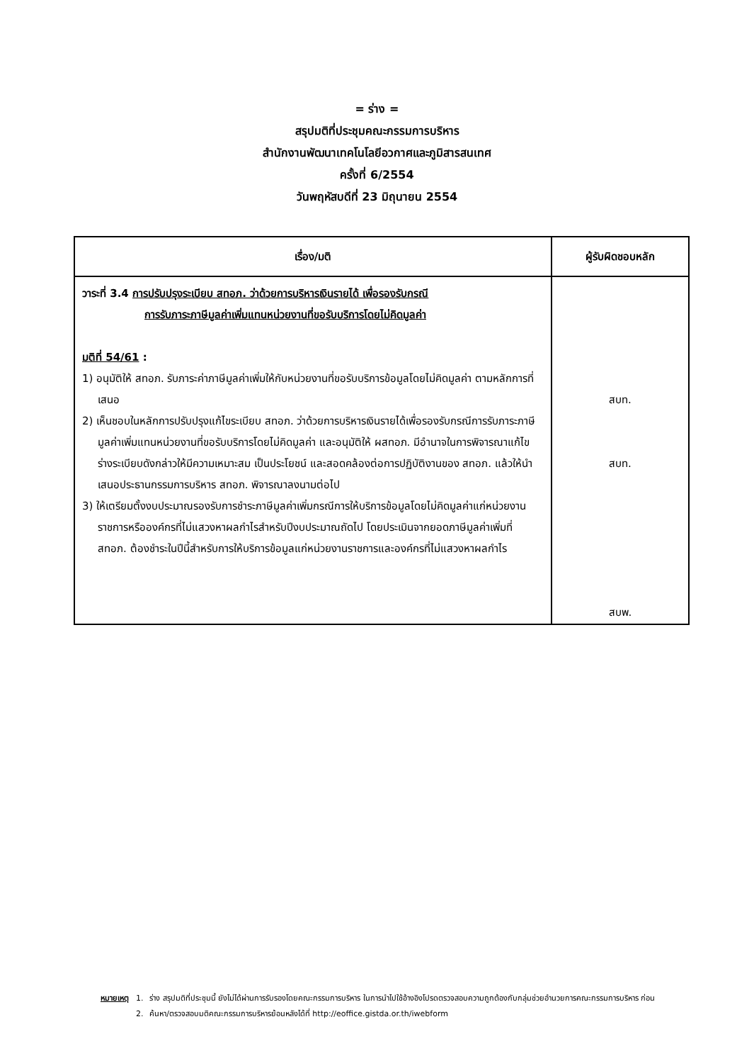= ร่าง =
สรุปมติที่ประชุมคณะกรรมการบริหาร
สำนักงานพัฒนาเทคโนโลยีอวกาศและภูมิสารสนเทศ
ครั้งที่ 6/2554
วันพฤหัสบดีที่ 23 มิถุนายน 2554
| เรื่อง/มติ | ผู้รับผิดชอบหลัก |
| --- | --- |
| วาระที่ 3.4 การปรับปรุงระเบียบ สทอภ. ว่าด้วยการบริหารเงินรายได้ เพื่อรองรับกรณี การรับภาระภาษีมูลค่าเพิ่มแทนหน่วยงานที่ขอรับบริการโดยไม่คิดมูลค่า มติที่ 54/61 : 1) อนุมัติให้ สทอภ. รับภาระค่าภาษีมูลค่าเพิ่มให้กับหน่วยงานที่ขอรับบริการข้อมูลโดยไม่คิดมูลค่า ตามหลักการที่เสนอ 2) เห็นชอบในหลักการปรับปรุงแก้ไขระเบียบ สทอภ. ว่าด้วยการบริหารเงินรายได้เพื่อรองรับกรณีการรับภาระภาษีมูลค่าเพิ่มแทนหน่วยงานที่ขอรับบริการโดยไม่คิดมูลค่า และอนุมัติให้ ผสทอภ. มีอำนาจในการพิจารณาแก้ไขร่างระเบียบดังกล่าวให้มีความเหมาะสม เป็นประโยชน์ และสอดคล้องต่อการปฏิบัติงานของ สทอภ. แล้วให้นำเสนอประธานกรรมการบริหาร สทอภ. พิจารณาลงนามต่อไป 3) ให้เตรียมตั้งงบประมาณรองรับการชำระภาษีมูลค่าเพิ่มกรณีการให้บริการข้อมูลโดยไม่คิดมูลค่าแก่หน่วยงานราชการหรือองค์กรที่ไม่แสวงหาผลกำไรสำหรับปีงบประมาณถัดไป โดยประเมินจากยอดภาษีมูลค่าเพิ่มที่ สทอภ. ต้องชำระในปีนี้สำหรับการให้บริการข้อมูลแก่หน่วยงานราชการและองค์กรที่ไม่แสวงหาผลกำไร | สบท. สบท. สบพ. |
| หมายเหตุ | 1. | ร่าง สรุปมติที่ประชุมนี้ ยังไม่ได้ผ่านการรับรองโดยคณะกรรมการบริหาร ในการนำไปใช้อ้างอิงโปรดตรวจสอบความถูกต้องกับกลุ่มช่วยอำนวยการคณะกรรมการบริหาร ก่อน |
| | 2. | ค้นหา/ตรวจสอบมติคณะกรรมการบริหารย้อนหลังได้ที่ http://eoffice.gistda.or.th/iwebform |